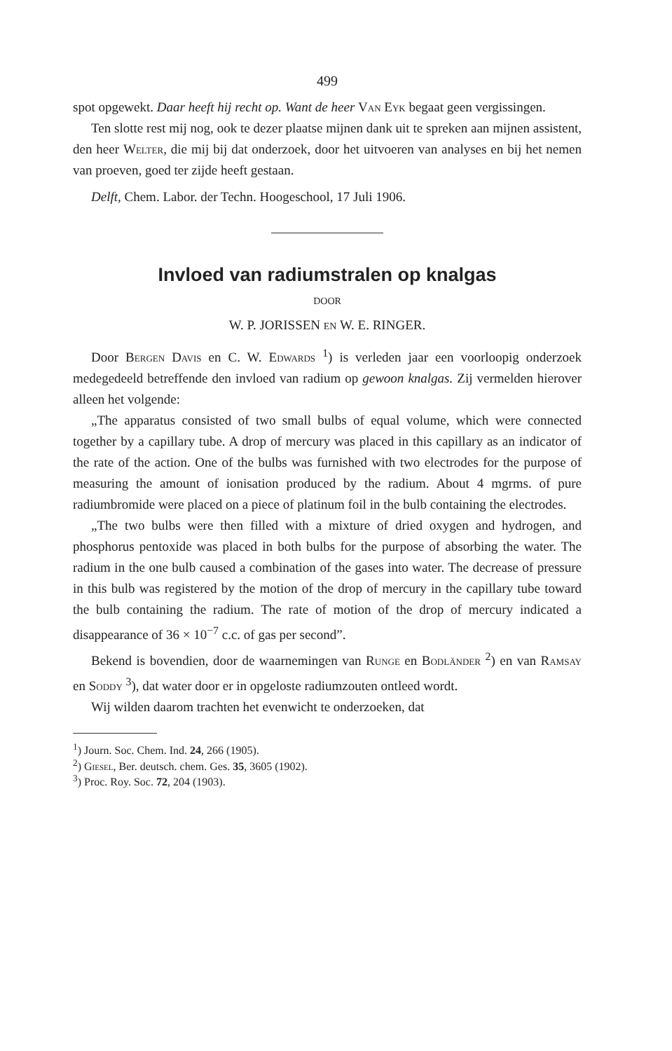499
spot opgewekt. Daar heeft hij recht op. Want de heer Van Eyk begaat geen vergissingen.
Ten slotte rest mij nog, ook te dezer plaatse mijnen dank uit te spreken aan mijnen assistent, den heer Welter, die mij bij dat onderzoek, door het uitvoeren van analyses en bij het nemen van proeven, goed ter zijde heeft gestaan.
Delft, Chem. Labor. der Techn. Hoogeschool, 17 Juli 1906.
Invloed van radiumstralen op knalgas
DOOR
W. P. JORISSEN EN W. E. RINGER.
Door Bergen Davis en C. W. Edwards <sup>1</sup>) is verleden jaar een voorloopig onderzoek medegedeeld betreffende den invloed van radium op gewoon knalgas. Zij vermelden hierover alleen het volgende:
„The apparatus consisted of two small bulbs of equal volume, which were connected together by a capillary tube. A drop of mercury was placed in this capillary as an indicator of the rate of the action. One of the bulbs was furnished with two electrodes for the purpose of measuring the amount of ionisation produced by the radium. About 4 mgrms. of pure radiumbromide were placed on a piece of platinum foil in the bulb containing the electrodes.
„The two bulbs were then filled with a mixture of dried oxygen and hydrogen, and phosphorus pentoxide was placed in both bulbs for the purpose of absorbing the water. The radium in the one bulb caused a combination of the gases into water. The decrease of pressure in this bulb was registered by the motion of the drop of mercury in the capillary tube toward the bulb containing the radium. The rate of motion of the drop of mercury indicated a disappearance of 36 × 10<sup>−7</sup> c.c. of gas per second”.
Bekend is bovendien, door de waarnemingen van Runge en Bodländer <sup>2</sup>) en van Ramsay en Soddy <sup>3</sup>), dat water door er in opgeloste radiumzouten ontleed wordt.
Wij wilden daarom trachten het evenwicht te onderzoeken, dat
<sup>1</sup>) Journ. Soc. Chem. Ind. 24, 266 (1905).
<sup>2</sup>) Giesel, Ber. deutsch. chem. Ges. 35, 3605 (1902).
<sup>3</sup>) Proc. Roy. Soc. 72, 204 (1903).